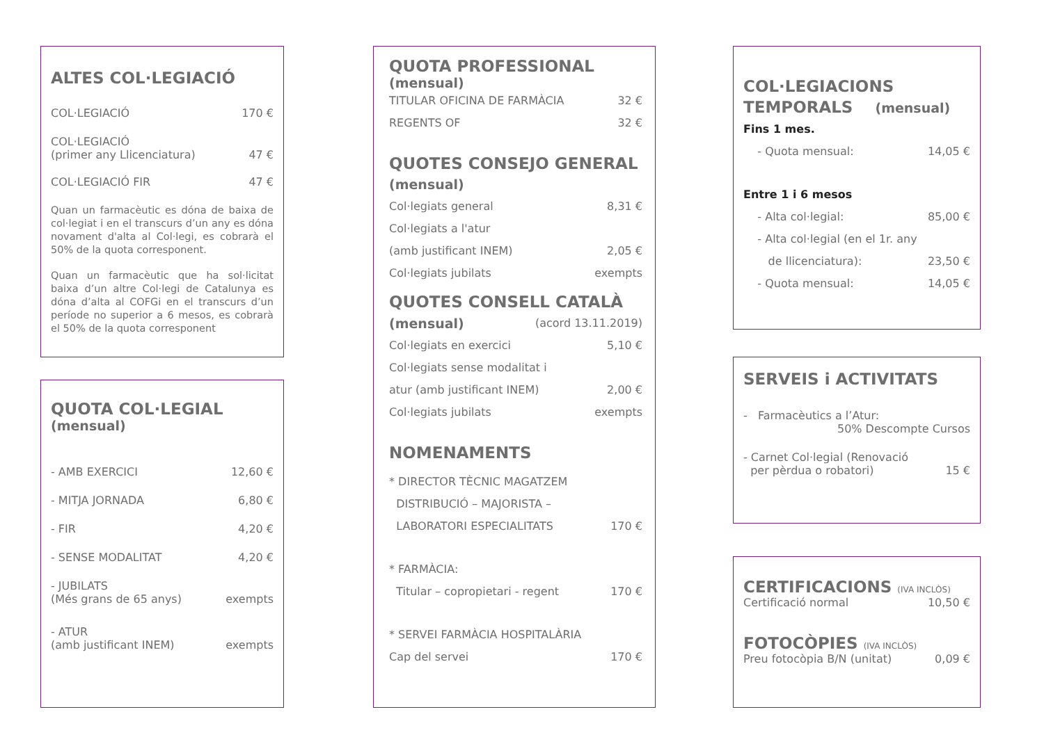ALTES COL·LEGIACIÓ
COL·LEGIACIÓ 170 €
COL·LEGIACIÓ
(primer any Llicenciatura) 47 €
COL·LEGIACIÓ FIR 47 €
Quan un farmacèutic es dóna de baixa de col·legiat i en el transcurs d’un any es dóna novament d'alta al Col·legi, es cobrarà el 50% de la quota corresponent.
Quan un farmacèutic que ha sol·licitat baixa d’un altre Col·legi de Catalunya es dóna d’alta al COFGi en el transcurs d’un període no superior a 6 mesos, es cobrarà el 50% de la quota corresponent
QUOTA COL·LEGIAL
(mensual)
- AMB EXERCICI 12,60 €
- MITJA JORNADA 6,80 €
- FIR 4,20 €
- SENSE MODALITAT 4,20 €
- JUBILATS
(Més grans de 65 anys) exempts
- ATUR
(amb justificant INEM) exempts
QUOTA PROFESSIONAL
(mensual)
TITULAR OFICINA DE FARMÀCIA 32 €
REGENTS OF 32 €
QUOTES CONSEJO GENERAL
(mensual)
Col·legiats general 8,31 €
Col·legiats a l'atur
(amb justificant INEM) 2,05 €
Col·legiats jubilats exempts
QUOTES CONSELL CATALÀ
(mensual) (acord 13.11.2019)
Col·legiats en exercici 5,10 €
Col·legiats sense modalitat i
atur (amb justificant INEM) 2,00 €
Col·legiats jubilats exempts
NOMENAMENTS
* DIRECTOR TÈCNIC MAGATZEM
DISTRIBUCIÓ – MAJORISTA –
LABORATORI ESPECIALITATS 170 €
* FARMÀCIA:
Titular – copropietari - regent 170 €
* SERVEI FARMÀCIA HOSPITALÀRIA
Cap del servei 170 €
COL·LEGIACIONS
TEMPORALS (mensual)
Fins 1 mes.
- Quota mensual: 14,05 €
Entre 1 i 6 mesos
- Alta col·legial: 85,00 €
- Alta col·legial (en el 1r. any
de llicenciatura): 23,50 €
- Quota mensual: 14,05 €
SERVEIS i ACTIVITATS
- Farmacèutics a l’Atur:
50% Descompte Cursos
- Carnet Col·legial (Renovació
per pèrdua o robatori) 15 €
CERTIFICACIONS (IVA INCLÒS)
Certificació normal 10,50 €
FOTOCÒPIES (IVA INCLÒS)
Preu fotocòpia B/N (unitat) 0,09 €